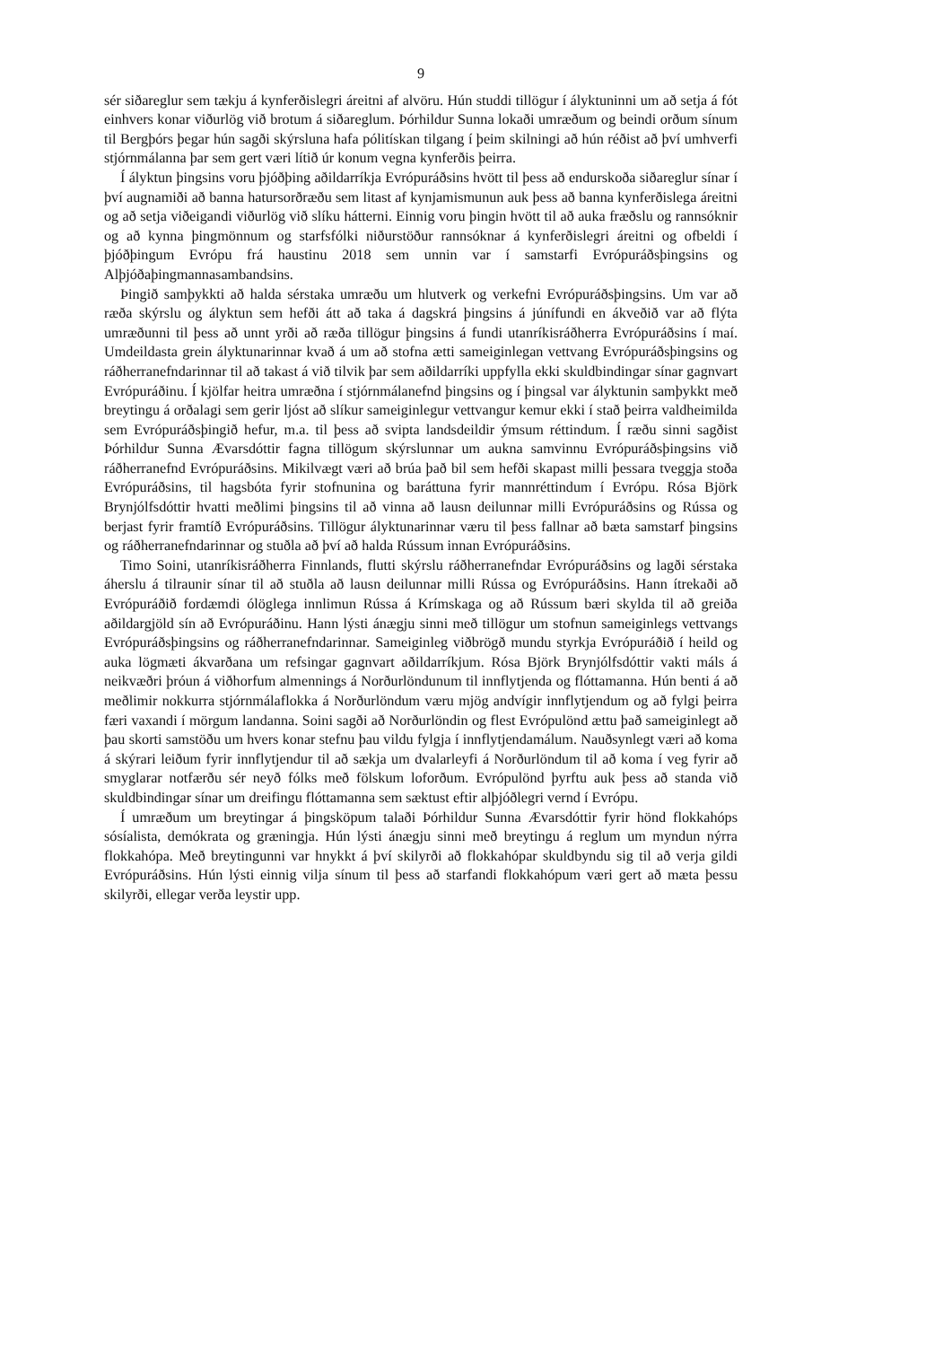9
sér siðareglur sem tækju á kynferðislegri áreitni af alvöru. Hún studdi tillögur í ályktuninni um að setja á fót einhvers konar viðurlög við brotum á siðareglum. Þórhildur Sunna lokaði umræðum og beindi orðum sínum til Bergþórs þegar hún sagði skýrsluna hafa pólitískan tilgang í þeim skilningi að hún réðist að því umhverfi stjórnmálanna þar sem gert væri lítið úr konum vegna kynferðis þeirra.
Í ályktun þingsins voru þjóðþing aðildarríkja Evrópuráðsins hvött til þess að endurskoða siðareglur sínar í því augnamiði að banna hatursorðræðu sem litast af kynjamismunun auk þess að banna kynferðislega áreitni og að setja viðeigandi viðurlög við slíku hátterni. Einnig voru þingin hvött til að auka fræðslu og rannsóknir og að kynna þingmönnum og starfsfólki niðurstöður rannsóknar á kynferðislegri áreitni og ofbeldi í þjóðþingum Evrópu frá haustinu 2018 sem unnin var í samstarfi Evrópuráðsþingsins og Alþjóðaþingmannasambandsins.
Þingið samþykkti að halda sérstaka umræðu um hlutverk og verkefni Evrópuráðsþingsins. Um var að ræða skýrslu og ályktun sem hefði átt að taka á dagskrá þingsins á júnífundi en ákveðið var að flýta umræðunni til þess að unnt yrði að ræða tillögur þingsins á fundi utanríkisráðherra Evrópuráðsins í maí. Umdeildasta grein ályktunarinnar kvað á um að stofna ætti sameiginlegan vettvang Evrópuráðsþingsins og ráðherranefndarinnar til að takast á við tilvik þar sem aðildarríki uppfylla ekki skuldbindingar sínar gagnvart Evrópuráðinu. Í kjölfar heitra umræðna í stjórnmálanefnd þingsins og í þingsal var ályktunin samþykkt með breytingu á orðalagi sem gerir ljóst að slíkur sameiginlegur vettvangur kemur ekki í stað þeirra valdheimilda sem Evrópuráðsþingið hefur, m.a. til þess að svipta landsdeildir ýmsum réttindum. Í ræðu sinni sagðist Þórhildur Sunna Ævarsdóttir fagna tillögum skýrslunnar um aukna samvinnu Evrópuráðsþingsins við ráðherranefnd Evrópuráðsins. Mikilvægt væri að brúa það bil sem hefði skapast milli þessara tveggja stoða Evrópuráðsins, til hagsbóta fyrir stofnunina og baráttuna fyrir mannréttindum í Evrópu. Rósa Björk Brynjólfsdóttir hvatti meðlimi þingsins til að vinna að lausn deilunnar milli Evrópuráðsins og Rússa og berjast fyrir framtíð Evrópuráðsins. Tillögur ályktunarinnar væru til þess fallnar að bæta samstarf þingsins og ráðherranefndarinnar og stuðla að því að halda Rússum innan Evrópuráðsins.
Timo Soini, utanríkisráðherra Finnlands, flutti skýrslu ráðherranefndar Evrópuráðsins og lagði sérstaka áherslu á tilraunir sínar til að stuðla að lausn deilunnar milli Rússa og Evrópuráðsins. Hann ítrekaði að Evrópuráðið fordæmdi ólöglega innlimun Rússa á Krímskaga og að Rússum bæri skylda til að greiða aðildargjöld sín að Evrópuráðinu. Hann lýsti ánægju sinni með tillögur um stofnun sameiginlegs vettvangs Evrópuráðsþingsins og ráðherranefndarinnar. Sameiginleg viðbrögð mundu styrkja Evrópuráðið í heild og auka lögmæti ákvarðana um refsingar gagnvart aðildarríkjum. Rósa Björk Brynjólfsdóttir vakti máls á neikvæðri þróun á viðhorfum almennings á Norðurlöndunum til innflytjenda og flóttamanna. Hún benti á að meðlimir nokkurra stjórnmálaflokka á Norðurlöndum væru mjög andvígir innflytjendum og að fylgi þeirra færi vaxandi í mörgum landanna. Soini sagði að Norðurlöndin og flest Evrópulönd ættu það sameiginlegt að þau skorti samstöðu um hvers konar stefnu þau vildu fylgja í innflytjendamálum. Nauðsynlegt væri að koma á skýrari leiðum fyrir innflytjendur til að sækja um dvalarleyfi á Norðurlöndum til að koma í veg fyrir að smyglarar notfærðu sér neyð fólks með fölskum loforðum. Evrópulönd þyrftu auk þess að standa við skuldbindingar sínar um dreifingu flóttamanna sem sæktust eftir alþjóðlegri vernd í Evrópu.
Í umræðum um breytingar á þingsköpum talaði Þórhildur Sunna Ævarsdóttir fyrir hönd flokkahóps sósíalista, demókrata og græningja. Hún lýsti ánægju sinni með breytingu á reglum um myndun nýrra flokkahópa. Með breytingunni var hnykkt á því skilyrði að flokkahópar skuldbyndu sig til að verja gildi Evrópuráðsins. Hún lýsti einnig vilja sínum til þess að starfandi flokkahópum væri gert að mæta þessu skilyrði, ellegar verða leystir upp.